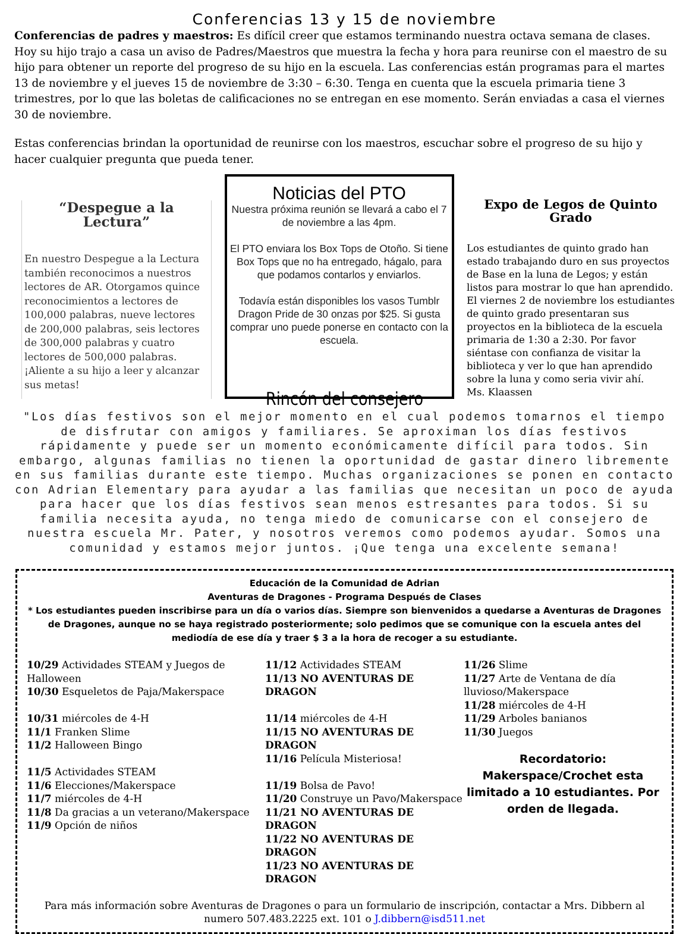Conferencias 13 y 15 de noviembre
Conferencias de padres y maestros: Es difícil creer que estamos terminando nuestra octava semana de clases. Hoy su hijo trajo a casa un aviso de Padres/Maestros que muestra la fecha y hora para reunirse con el maestro de su hijo para obtener un reporte del progreso de su hijo en la escuela. Las conferencias están programas para el martes 13 de noviembre y el jueves 15 de noviembre de 3:30 – 6:30. Tenga en cuenta que la escuela primaria tiene 3 trimestres, por lo que las boletas de calificaciones no se entregan en ese momento. Serán enviadas a casa el viernes 30 de noviembre.
Estas conferencias brindan la oportunidad de reunirse con los maestros, escuchar sobre el progreso de su hijo y hacer cualquier pregunta que pueda tener.
“Despegue a la Lectura”
En nuestro Despegue a la Lectura también reconocimos a nuestros lectores de AR. Otorgamos quince reconocimientos a lectores de 100,000 palabras, nueve lectores de 200,000 palabras, seis lectores de 300,000 palabras y cuatro lectores de 500,000 palabras. ¡Aliente a su hijo a leer y alcanzar sus metas!
Noticias del PTO
Nuestra próxima reunión se llevará a cabo el 7 de noviembre a las 4pm.
El PTO enviara los Box Tops de Otoño. Si tiene Box Tops que no ha entregado, hágalo, para que podamos contarlos y enviarlos.
Todavía están disponibles los vasos Tumblr Dragon Pride de 30 onzas por $25. Si gusta comprar uno puede ponerse en contacto con la escuela.
Expo de Legos de Quinto Grado
Los estudiantes de quinto grado han estado trabajando duro en sus proyectos de Base en la luna de Legos; y están listos para mostrar lo que han aprendido. El viernes 2 de noviembre los estudiantes de quinto grado presentaran sus proyectos en la biblioteca de la escuela primaria de 1:30 a 2:30. Por favor siéntase con confianza de visitar la biblioteca y ver lo que han aprendido sobre la luna y como seria vivir ahí.
Ms. Klaassen
Rincón del consejero
"Los días festivos son el mejor momento en el cual podemos tomarnos el tiempo de disfrutar con amigos y familiares. Se aproximan los días festivos rápidamente y puede ser un momento económicamente difícil para todos. Sin embargo, algunas familias no tienen la oportunidad de gastar dinero libremente en sus familias durante este tiempo. Muchas organizaciones se ponen en contacto con Adrian Elementary para ayudar a las familias que necesitan un poco de ayuda para hacer que los días festivos sean menos estresantes para todos. Si su familia necesita ayuda, no tenga miedo de comunicarse con el consejero de nuestra escuela Mr. Pater, y nosotros veremos como podemos ayudar. Somos una comunidad y estamos mejor juntos. ¡Que tenga una excelente semana!
Educación de la Comunidad de Adrian
Aventuras de Dragones - Programa Después de Clases
* Los estudiantes pueden inscribirse para un día o varios días. Siempre son bienvenidos a quedarse a Aventuras de Dragones de Dragones, aunque no se haya registrado posteriormente; solo pedimos que se comunique con la escuela antes del mediodía de ese día y traer $ 3 a la hora de recoger a su estudiante.
10/29 Actividades STEAM y Juegos de Halloween
10/30 Esqueletos de Paja/Makerspace
10/31 miércoles de 4-H
11/1 Franken Slime
11/2 Halloween Bingo
11/5 Actividades STEAM
11/6 Elecciones/Makerspace
11/7 miércoles de 4-H
11/8 Da gracias a un veterano/Makerspace
11/9 Opción de niños
11/12 Actividades STEAM
11/13 NO AVENTURAS DE DRAGON
11/14 miércoles de 4-H
11/15 NO AVENTURAS DE DRAGON
11/16 Película Misteriosa!
11/19 Bolsa de Pavo!
11/20 Construye un Pavo/Makerspace
11/21 NO AVENTURAS DE DRAGON
11/22 NO AVENTURAS DE DRAGON
11/23 NO AVENTURAS DE DRAGON
11/26 Slime
11/27 Arte de Ventana de día lluvioso/Makerspace
11/28 miércoles de 4-H
11/29 Arboles banianos
11/30 Juegos
Recordatorio:
Makerspace/Crochet esta limitado a 10 estudiantes. Por orden de llegada.
Para más información sobre Aventuras de Dragones o para un formulario de inscripción, contactar a Mrs. Dibbern al numero 507.483.2225 ext. 101 o J.dibbern@isd511.net